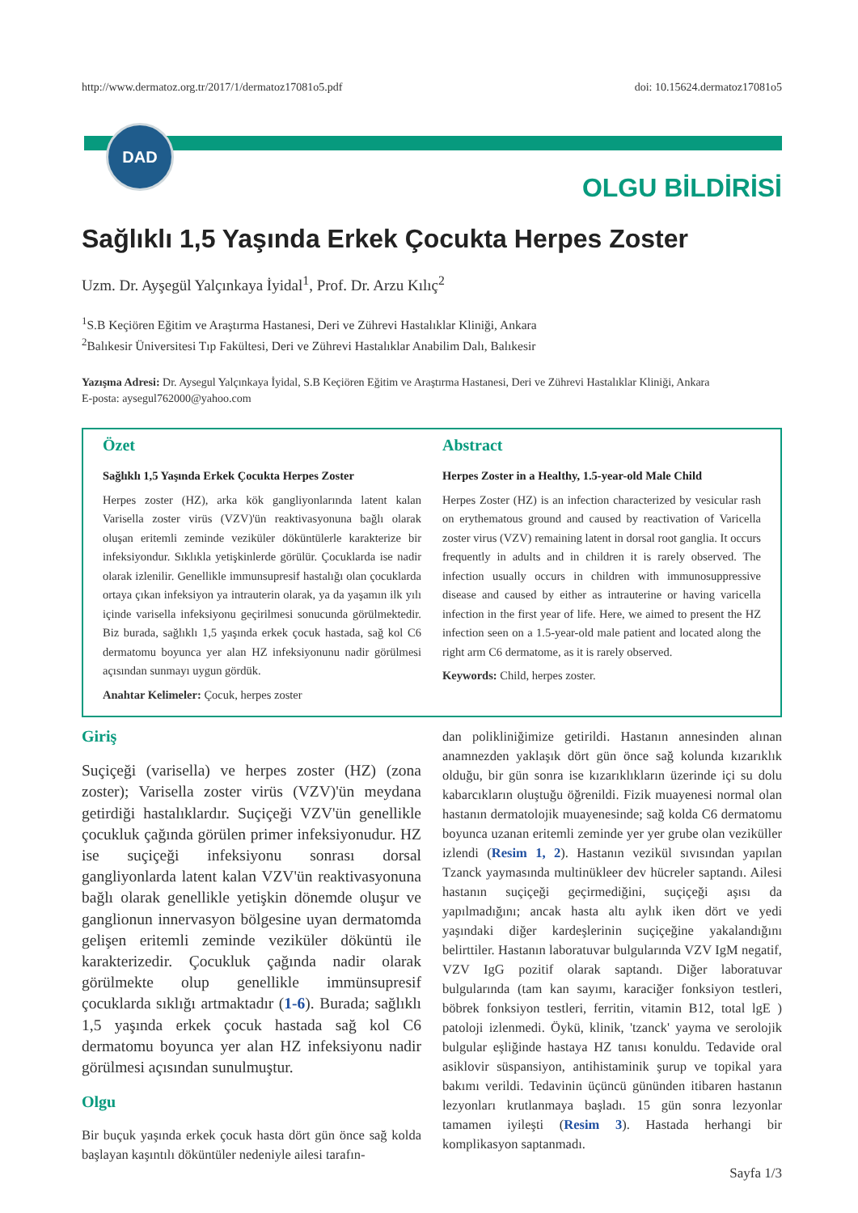DAD
http://www.dermatoz.org.tr/2017/1/dermatoz17081o5.pdf doi: 10.15624.dermatoz17081o5
OLGU BİLDİRİSİ
Sağlıklı 1,5 Yaşında Erkek Çocukta Herpes Zoster
Uzm. Dr. Ayşegül Yalçınkaya İyidal<sup>1</sup>, Prof. Dr. Arzu Kılıç<sup>2</sup>
<sup>1</sup> S.B Keçiören Eğitim ve Araştırma Hastanesi, Deri ve Zührevi Hastalıklar Kliniği, Ankara
<sup>2</sup> Balıkesir Üniversitesi Tıp Fakültesi, Deri ve Zührevi Hastalıklar Anabilim Dalı, Balıkesir
Yazışma Adresi: Dr. Aysegul Yalçınkaya İyidal, S.B Keçiören Eğitim ve Araştırma Hastanesi, Deri ve Zührevi Hastalıklar Kliniği, Ankara
E-posta: aysegul762000@yahoo.com
Özet
Sağlıklı 1,5 Yaşında Erkek Çocukta Herpes Zoster
Herpes zoster (HZ), arka kök gangliyonlarında latent kalan Varisella zoster virüs (VZV)'ün reaktivasyonuna bağlı olarak oluşan eritemli zeminde veziküler döküntülerle karakterize bir infeksiyondur. Sıklıkla yetişkinlerde görülür. Çocuklarda ise nadir olarak izlenilir. Genellikle immunsupresif hastalığı olan çocuklarda ortaya çıkan infeksiyon ya intrauterin olarak, ya da yaşamın ilk yılı içinde varisella infeksiyonu geçirilmesi sonucunda görülmektedir. Biz burada, sağlıklı 1,5 yaşında erkek çocuk hastada, sağ kol C6 dermatomu boyunca yer alan HZ infeksiyonunu nadir görülmesi açısından sunmayı uygun gördük.
Anahtar Kelimeler: Çocuk, herpes zoster
Abstract
Herpes Zoster in a Healthy, 1.5-year-old Male Child
Herpes Zoster (HZ) is an infection characterized by vesicular rash on erythematous ground and caused by reactivation of Varicella zoster virus (VZV) remaining latent in dorsal root ganglia. It occurs frequently in adults and in children it is rarely observed. The infection usually occurs in children with immunosuppressive disease and caused by either as intrauterine or having varicella infection in the first year of life. Here, we aimed to present the HZ infection seen on a 1.5-year-old male patient and located along the right arm C6 dermatome, as it is rarely observed.
Keywords: Child, herpes zoster.
Giriş
Suçiçeği (varisella) ve herpes zoster (HZ) (zona zoster); Varisella zoster virüs (VZV)'ün meydana getirdiği hastalıklardır. Suçiçeği VZV'ün genellikle çocukluk çağında görülen primer infeksiyonudur. HZ ise suçiçeği infeksiyonu sonrası dorsal gangliyonlarda latent kalan VZV'ün reaktivasyonuna bağlı olarak genellikle yetişkin dönemde oluşur ve ganglionun innervasyon bölgesine uyan dermatomda gelişen eritemli zeminde veziküler döküntü ile karakterizedir. Çocukluk çağında nadir olarak görülmekte olup genellikle immünsupresif çocuklarda sıklığı artmaktadır (1-6). Burada; sağlıklı 1,5 yaşında erkek çocuk hastada sağ kol C6 dermatomu boyunca yer alan HZ infeksiyonu nadir görülmesi açısından sunulmuştur.
Olgu
Bir buçuk yaşında erkek çocuk hasta dört gün önce sağ kolda başlayan kaşıntılı döküntüler nedeniyle ailesi tarafın-
dan polikliniğimize getirildi. Hastanın annesinden alınan anamnezden yaklaşık dört gün önce sağ kolunda kızarıklık olduğu, bir gün sonra ise kızarıklıkların üzerinde içi su dolu kabarcıkların oluştuğu öğrenildi. Fizik muayenesi normal olan hastanın dermatolojik muayenesinde; sağ kolda C6 dermatomu boyunca uzanan eritemli zeminde yer yer grube olan veziküller izlendi (Resim 1, 2). Hastanın vezikül sıvısından yapılan Tzanck yaymasında multinükleer dev hücreler saptandı. Ailesi hastanın suçiçeği geçirmediğini, suçiçeği aşısı da yapılmadığını; ancak hasta altı aylık iken dört ve yedi yaşındaki diğer kardeşlerinin suçiçeğine yakalandığını belirttiler. Hastanın laboratuvar bulgularında VZV IgM negatif, VZV IgG pozitif olarak saptandı. Diğer laboratuvar bulgularında (tam kan sayımı, karaciğer fonksiyon testleri, böbrek fonksiyon testleri, ferritin, vitamin B12, total lgE ) patoloji izlenmedi. Öykü, klinik, 'tzanck' yayma ve serolojik bulgular eşliğinde hastaya HZ tanısı konuldu. Tedavide oral asiklovir süspansiyon, antihistaminik şurup ve topikal yara bakımı verildi. Tedavinin üçüncü gününden itibaren hastanın lezyonları krutlanmaya başladı. 15 gün sonra lezyonlar tamamen iyileşti (Resim 3). Hastada herhangi bir komplikasyon saptanmadı.
Sayfa 1/3